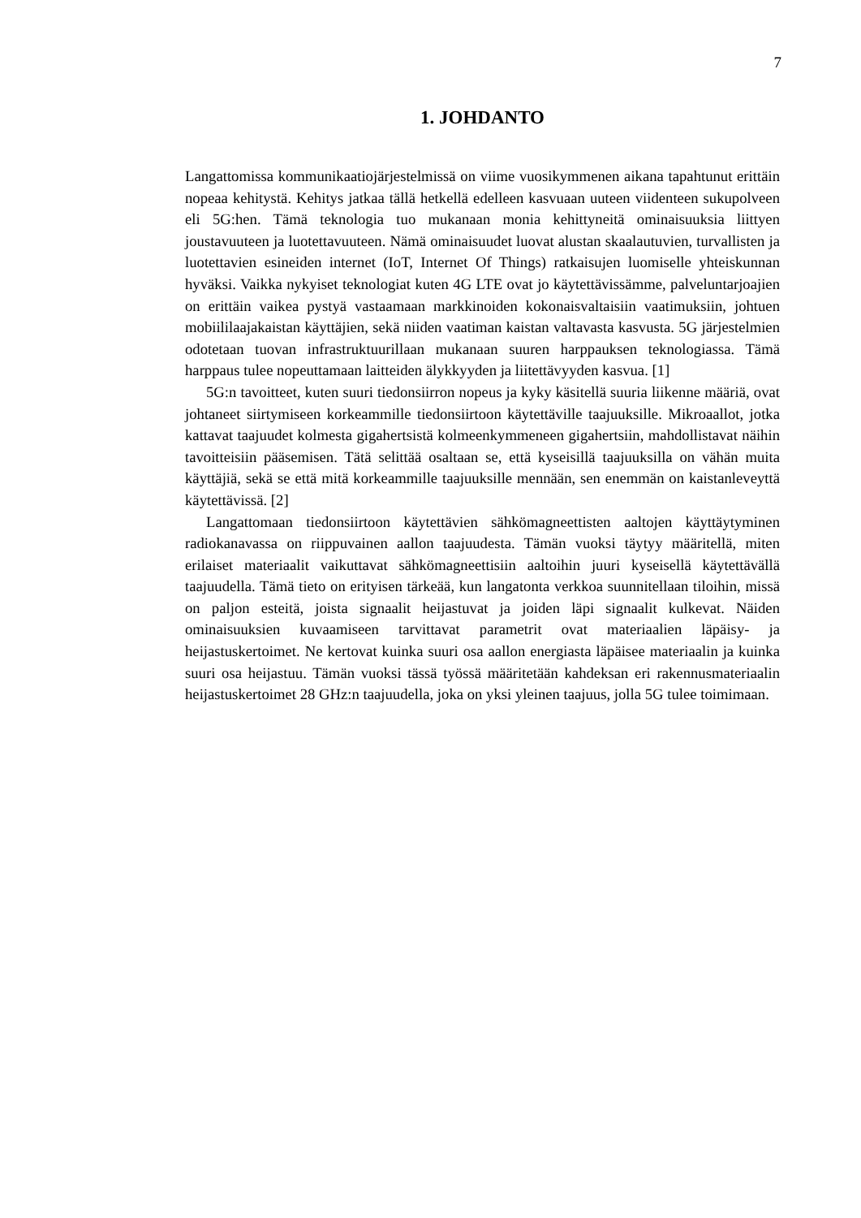7
1. JOHDANTO
Langattomissa kommunikaatiojärjestelmissä on viime vuosikymmenen aikana tapahtunut erittäin nopeaa kehitystä. Kehitys jatkaa tällä hetkellä edelleen kasvuaan uuteen viidenteen sukupolveen eli 5G:hen. Tämä teknologia tuo mukanaan monia kehittyneitä ominaisuuksia liittyen joustavuuteen ja luotettavuuteen. Nämä ominaisuudet luovat alustan skaalautuvien, turvallisten ja luotettavien esineiden internet (IoT, Internet Of Things) ratkaisujen luomiselle yhteiskunnan hyväksi. Vaikka nykyiset teknologiat kuten 4G LTE ovat jo käytettävissämme, palveluntarjoajien on erittäin vaikea pystyä vastaamaan markkinoiden kokonaisvaltaisiin vaatimuksiin, johtuen mobiililaajakaistan käyttäjien, sekä niiden vaatiman kaistan valtavasta kasvusta. 5G järjestelmien odotetaan tuovan infrastruktuurillaan mukanaan suuren harppauksen teknologiassa. Tämä harppaus tulee nopeuttamaan laitteiden älykkyyden ja liitettävyyden kasvua. [1]
5G:n tavoitteet, kuten suuri tiedonsiirron nopeus ja kyky käsitellä suuria liikenne määriä, ovat johtaneet siirtymiseen korkeammille tiedonsiirtoon käytettäville taajuuksille. Mikroaallot, jotka kattavat taajuudet kolmesta gigahertsistä kolmeenkymmeneen gigahertsiin, mahdollistavat näihin tavoitteisiin pääsemisen. Tätä selittää osaltaan se, että kyseisillä taajuuksilla on vähän muita käyttäjiä, sekä se että mitä korkeammille taajuuksille mennään, sen enemmän on kaistanleveyttä käytettävissä. [2]
Langattomaan tiedonsiirtoon käytettävien sähkömagneettisten aaltojen käyttäytyminen radiokanavassa on riippuvainen aallon taajuudesta. Tämän vuoksi täytyy määritellä, miten erilaiset materiaalit vaikuttavat sähkömagneettisiin aaltoihin juuri kyseisellä käytettävällä taajuudella. Tämä tieto on erityisen tärkeää, kun langatonta verkkoa suunnitellaan tiloihin, missä on paljon esteitä, joista signaalit heijastuvat ja joiden läpi signaalit kulkevat. Näiden ominaisuuksien kuvaamiseen tarvittavat parametrit ovat materiaalien läpäisy- ja heijastuskertoimet. Ne kertovat kuinka suuri osa aallon energiasta läpäisee materiaalin ja kuinka suuri osa heijastuu. Tämän vuoksi tässä työssä määritetään kahdeksan eri rakennusmateriaalin heijastuskertoimet 28 GHz:n taajuudella, joka on yksi yleinen taajuus, jolla 5G tulee toimimaan.